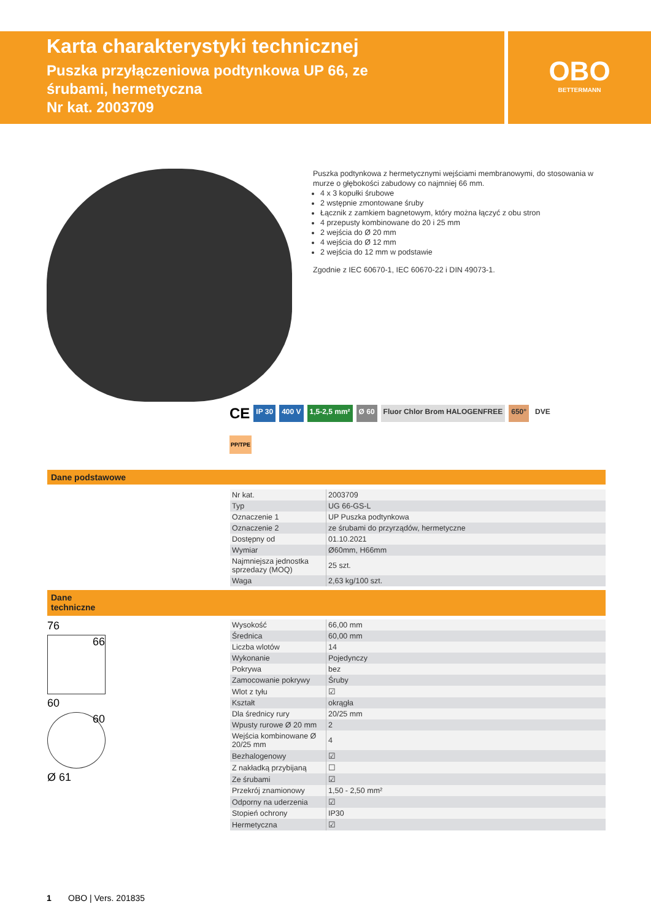Karta charakterystyki technicznej
Puszka przyłączeniowa podtynkowa UP 66, ze śrubami, hermetyczna
Nr kat. 2003709
OBO
BETTERMANN
Puszka podtynkowa z hermetycznymi wejściami membranowymi, do stosowania w murze o głębokości zabudowy co najmniej 66 mm.
4 x 3 kopułki śrubowe
2 wstępnie zmontowane śruby
Łącznik z zamkiem bagnetowym, który można łączyć z obu stron
4 przepusty kombinowane do 20 i 25 mm
2 wejścia do Ø 20 mm
4 wejścia do Ø 12 mm
2 wejścia do 12 mm w podstawie
Zgodnie z IEC 60670-1, IEC 60670-22 i DIN 49073-1.
CE IP 30 400 V 1,5-2,5 mm² Ø 60 Fluor Chlor Brom HALOGENFREE 650° DVE
PP/TPE
Dane podstawowe
| Nr kat. | 2003709 |
| Typ | UG 66-GS-L |
| Oznaczenie 1 | UP Puszka podtynkowa |
| Oznaczenie 2 | ze śrubami do przyrządów, hermetyczne |
| Dostępny od | 01.10.2021 |
| Wymiar | Ø60mm, H66mm |
| Najmniejsza jednostka sprzedazy (MOQ) | 25 szt. |
| Waga | 2,63 kg/100 szt. |
Dane
techniczne
76
66
60
60
Ø 61
| Wysokość | 66,00 mm |
| Średnica | 60,00 mm |
| Liczba wlotów | 14 |
| Wykonanie | Pojedynczy |
| Pokrywa | bez |
| Zamocowanie pokrywy | Śruby |
| Wlot z tyłu | ☑ |
| Kształt | okrągła |
| Dla średnicy rury | 20/25 mm |
| Wpusty rurowe Ø 20 mm | 2 |
| Wejścia kombinowane Ø 20/25 mm | 4 |
| Bezhalogenowy | ☑ |
| Z nakładką przybijaną | ☐ |
| Ze śrubami | ☑ |
| Przekrój znamionowy | 1,50 - 2,50 mm² |
| Odporny na uderzenia | ☑ |
| Stopień ochrony | IP30 |
| Hermetyczna | ☑ |
1 OBO | Vers. 201835